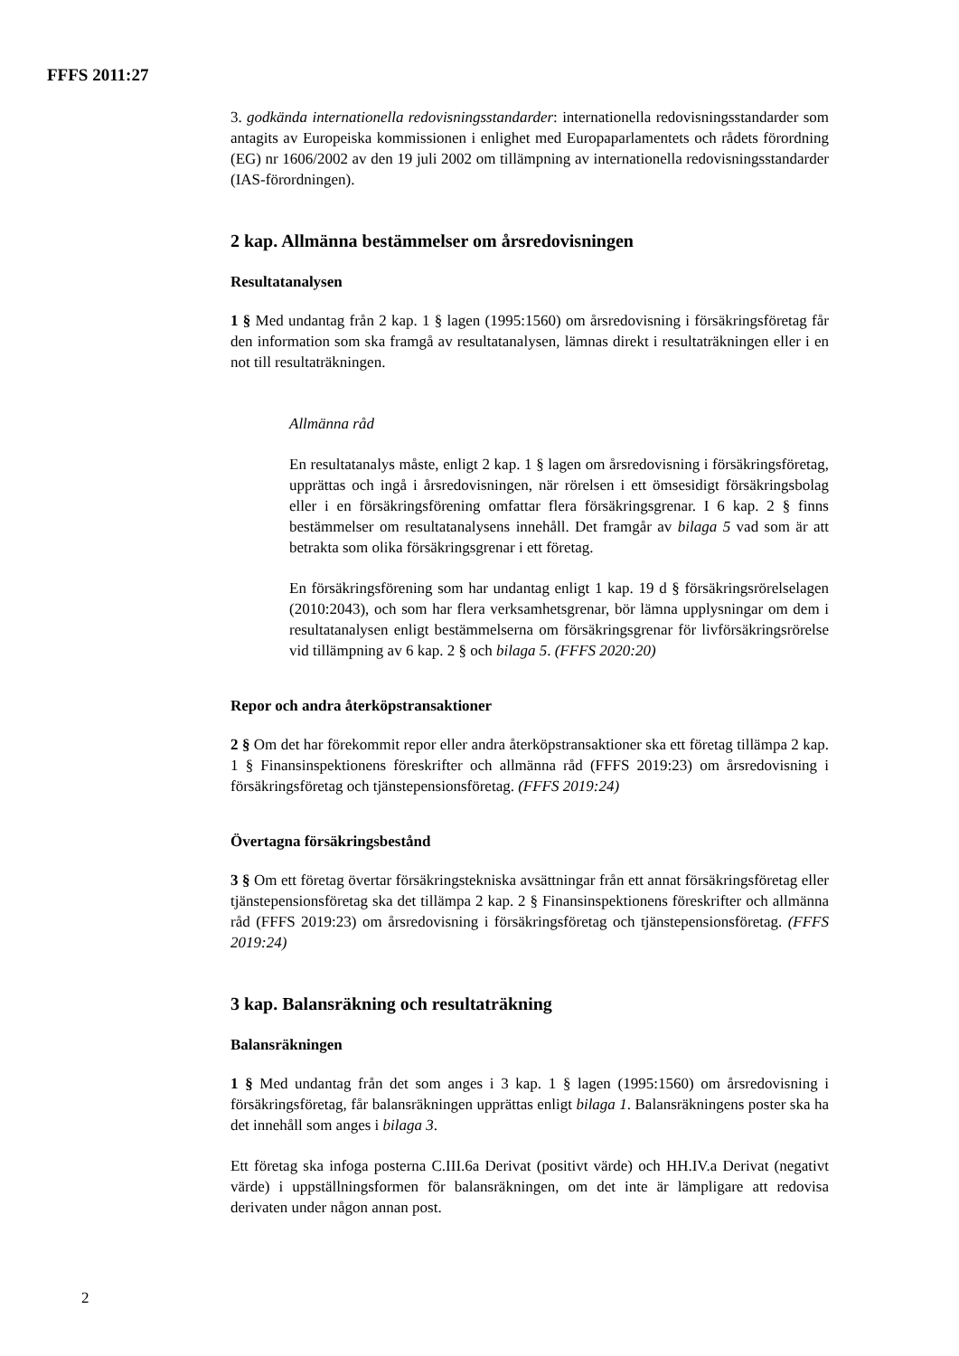FFFS 2011:27
3. godkända internationella redovisningsstandarder: internationella redovisnings­standarder som antagits av Europeiska kommissionen i enlighet med Europaparla­mentets och rådets förordning (EG) nr 1606/2002 av den 19 juli 2002 om tillämpning av internationella redovisningsstandarder (IAS-förordningen).
2 kap. Allmänna bestämmelser om årsredovisningen
Resultatanalysen
1 § Med undantag från 2 kap. 1 § lagen (1995:1560) om årsredovisning i försäk­ringsföretag får den information som ska framgå av resultatanalysen, lämnas direkt i resultaträkningen eller i en not till resultaträkningen.
Allmänna råd
En resultatanalys måste, enligt 2 kap. 1 § lagen om årsredovisning i försäk­ringsföretag, upprättas och ingå i årsredovisningen, när rörelsen i ett ömse­sidigt försäkringsbolag eller i en försäkringsförening omfattar flera försäkringsgrenar. I 6 kap. 2 § finns bestämmelser om resultatanalysens innehåll. Det framgår av bilaga 5 vad som är att betrakta som olika försäkringsgrenar i ett företag.
En försäkringsförening som har undantag enligt 1 kap. 19 d § försäkrings­rörelselagen (2010:2043), och som har flera verksamhetsgrenar, bör lämna upplysningar om dem i resultatanalysen enligt bestämmelserna om försäkringsgrenar för livförsäkringsrörelse vid tillämpning av 6 kap. 2 § och bilaga 5. (FFFS 2020:20)
Repor och andra återköpstransaktioner
2 § Om det har förekommit repor eller andra återköpstransaktioner ska ett företag tillämpa 2 kap. 1 § Finansinspektionens föreskrifter och allmänna råd (FFFS 2019:23) om årsredovisning i försäkringsföretag och tjänstepensionsföretag. (FFFS 2019:24)
Övertagna försäkringsbestånd
3 § Om ett företag övertar försäkringstekniska avsättningar från ett annat försäkringsföretag eller tjänstepensionsföretag ska det tillämpa 2 kap. 2 § Finansinspektionens föreskrifter och allmänna råd (FFFS 2019:23) om årsredovis­ning i försäkringsföretag och tjänstepensionsföretag. (FFFS 2019:24)
3 kap. Balansräkning och resultaträkning
Balansräkningen
1 § Med undantag från det som anges i 3 kap. 1 § lagen (1995:1560) om årsredo­visning i försäkringsföretag, får balansräkningen upprättas enligt bilaga 1. Balans­räkningens poster ska ha det innehåll som anges i bilaga 3.
Ett företag ska infoga posterna C.III.6a Derivat (positivt värde) och HH.IV.a Derivat (negativt värde) i uppställningsformen för balansräkningen, om det inte är lämpligare att redovisa derivaten under någon annan post.
2